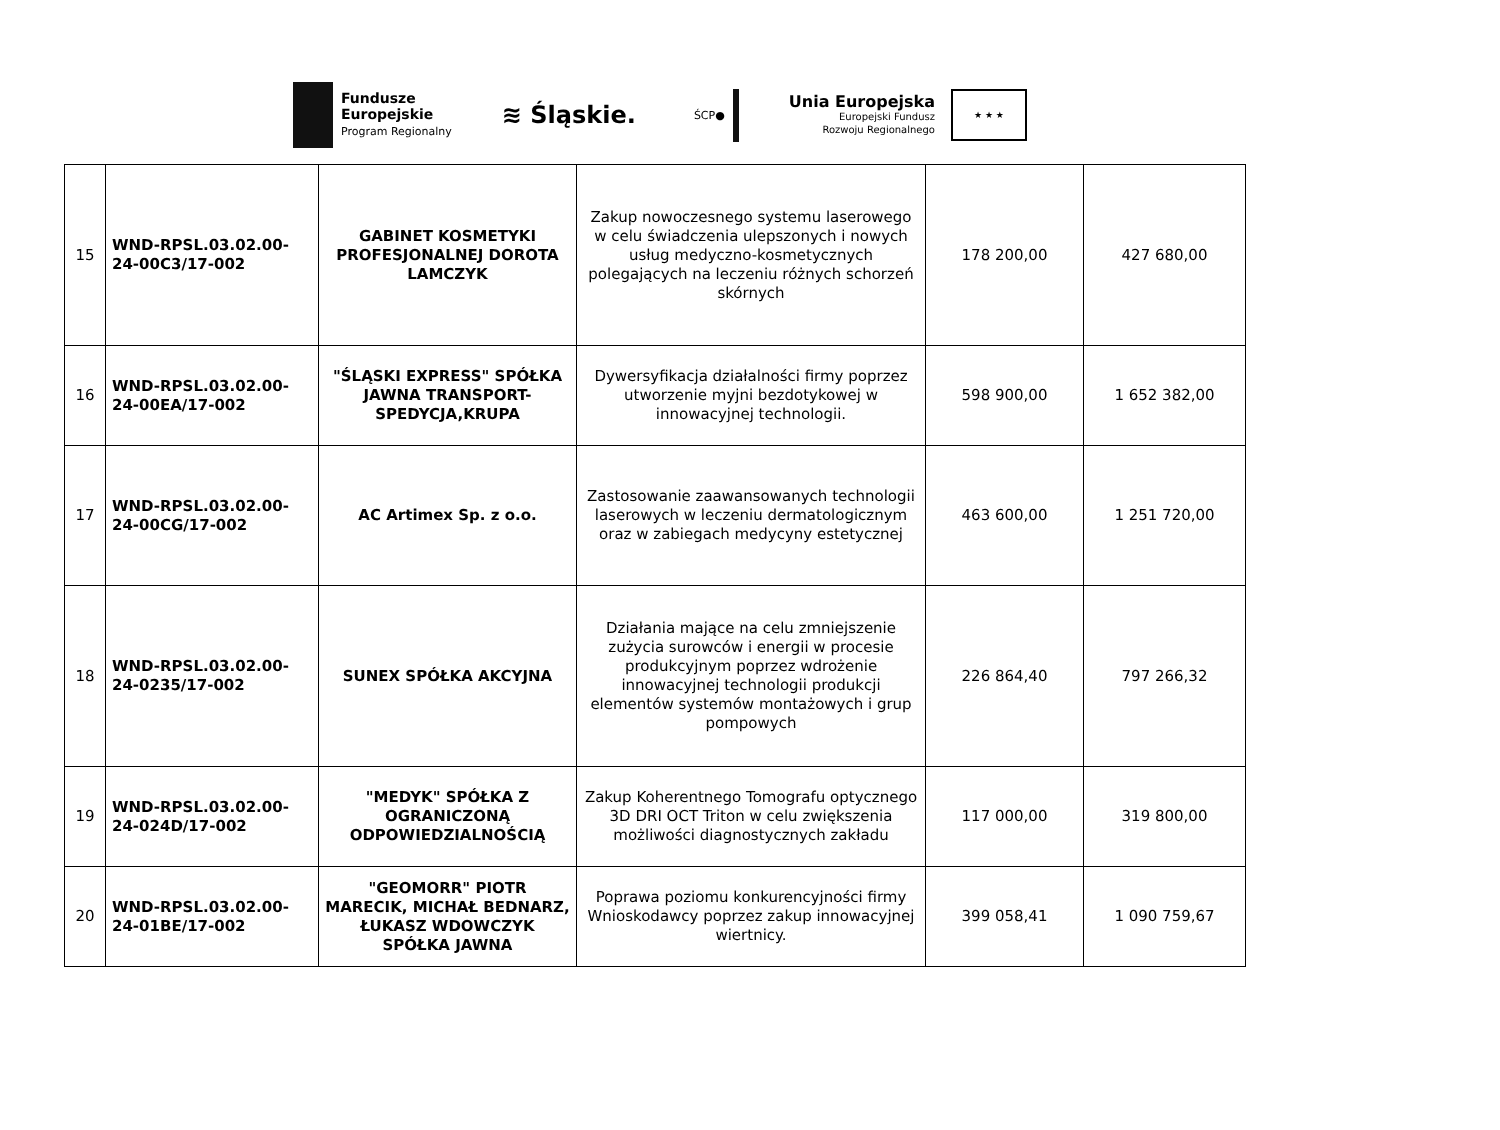Fundusze
Europejskie
Program Regionalny
≋ Śląskie.
ŚCP●
Unia Europejska
Europejski Fundusz
Rozwoju Regionalnego
★ ★ ★
| 15 | WND-RPSL.03.02.00-24-00C3/17-002 | GABINET KOSMETYKI PROFESJONALNEJ DOROTA LAMCZYK | Zakup nowoczesnego systemu laserowego w celu świadczenia ulepszonych i nowych usług medyczno-kosmetycznych polegających na leczeniu różnych schorzeń skórnych | 178 200,00 | 427 680,00 |
| 16 | WND-RPSL.03.02.00-24-00EA/17-002 | "ŚLĄSKI EXPRESS" SPÓŁKA JAWNA TRANSPORT-SPEDYCJA,KRUPA | Dywersyfikacja działalności firmy poprzez utworzenie myjni bezdotykowej w innowacyjnej technologii. | 598 900,00 | 1 652 382,00 |
| 17 | WND-RPSL.03.02.00-24-00CG/17-002 | AC Artimex Sp. z o.o. | Zastosowanie zaawansowanych technologii laserowych w leczeniu dermatologicznym oraz w zabiegach medycyny estetycznej | 463 600,00 | 1 251 720,00 |
| 18 | WND-RPSL.03.02.00-24-0235/17-002 | SUNEX SPÓŁKA AKCYJNA | Działania mające na celu zmniejszenie zużycia surowców i energii w procesie produkcyjnym poprzez wdrożenie innowacyjnej technologii produkcji elementów systemów montażowych i grup pompowych | 226 864,40 | 797 266,32 |
| 19 | WND-RPSL.03.02.00-24-024D/17-002 | "MEDYK" SPÓŁKA Z OGRANICZONĄ ODPOWIEDZIALNOŚCIĄ | Zakup Koherentnego Tomografu optycznego 3D DRI OCT Triton w celu zwiększenia możliwości diagnostycznych zakładu | 117 000,00 | 319 800,00 |
| 20 | WND-RPSL.03.02.00-24-01BE/17-002 | "GEOMORR" PIOTR MARECIK, MICHAŁ BEDNARZ, ŁUKASZ WDOWCZYK SPÓŁKA JAWNA | Poprawa poziomu konkurencyjności firmy Wnioskodawcy poprzez zakup innowacyjnej wiertnicy. | 399 058,41 | 1 090 759,67 |